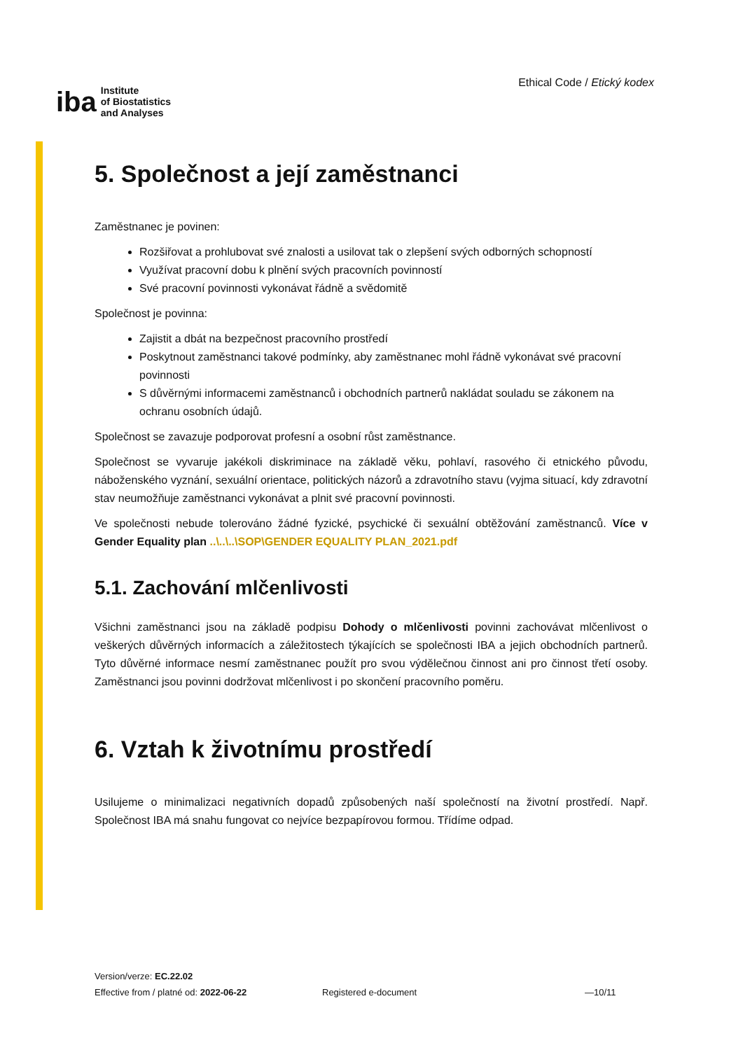iba Institute
of Biostatistics
and Analyses
Ethical Code / Etický kodex
5. Společnost a její zaměstnanci
Zaměstnanec je povinen:
Rozšiřovat a prohlubovat své znalosti a usilovat tak o zlepšení svých odborných schopností
Využívat pracovní dobu k plnění svých pracovních povinností
Své pracovní povinnosti vykonávat řádně a svědomitě
Společnost je povinna:
Zajistit a dbát na bezpečnost pracovního prostředí
Poskytnout zaměstnanci takové podmínky, aby zaměstnanec mohl řádně vykonávat své pracovní povinnosti
S důvěrnými informacemi zaměstnanců i obchodních partnerů nakládat souladu se zákonem na ochranu osobních údajů.
Společnost se zavazuje podporovat profesní a osobní růst zaměstnance.
Společnost se vyvaruje jakékoli diskriminace na základě věku, pohlaví, rasového či etnického původu, náboženského vyznání, sexuální orientace, politických názorů a zdravotního stavu (vyjma situací, kdy zdravotní stav neumožňuje zaměstnanci vykonávat a plnit své pracovní povinnosti.
Ve společnosti nebude tolerováno žádné fyzické, psychické či sexuální obtěžování zaměstnanců. Více v Gender Equality plan ..\..\..\SOP\GENDER EQUALITY PLAN_2021.pdf
5.1. Zachování mlčenlivosti
Všichni zaměstnanci jsou na základě podpisu Dohody o mlčenlivosti povinni zachovávat mlčenlivost o veškerých důvěrných informacích a záležitostech týkajících se společnosti IBA a jejich obchodních partnerů. Tyto důvěrné informace nesmí zaměstnanec použít pro svou výdělečnou činnost ani pro činnost třetí osoby. Zaměstnanci jsou povinni dodržovat mlčenlivost i po skončení pracovního poměru.
6. Vztah k životnímu prostředí
Usilujeme o minimalizaci negativních dopadů způsobených naší společností na životní prostředí. Např. Společnost IBA má snahu fungovat co nejvíce bezpapírovou formou. Třídíme odpad.
Version/verze: EC.22.02
Effective from / platné od: 2022-06-22
Registered e-document —10/11